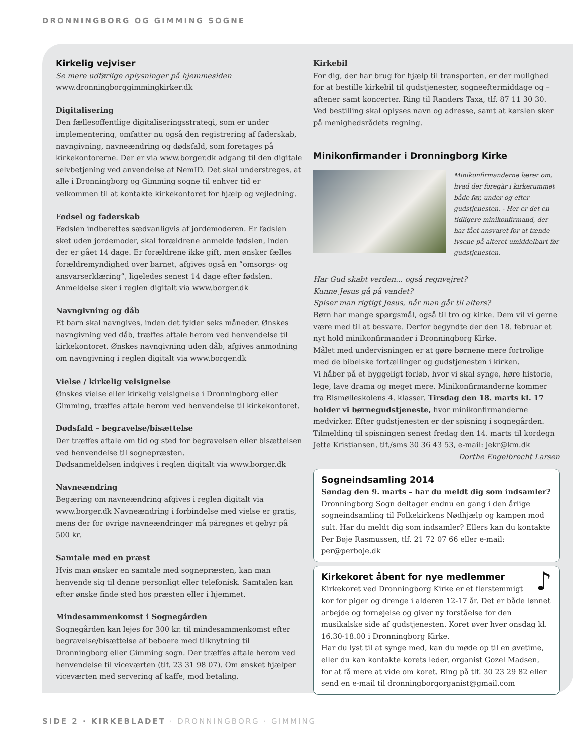DRONNINGBORG OG GIMMING SOGNE
Kirkelig vejviser
Se mere udførlige oplysninger på hjemmesiden
www.dronningborggimmingkirker.dk
Digitalisering
Den fællesoffentlige digitaliseringsstrategi, som er under implementering, omfatter nu også den registrering af faderskab, navngivning, navneændring og dødsfald, som foretages på kirkekontorerne. Der er via www.borger.dk adgang til den digitale selvbetjening ved anvendelse af NemID. Det skal understreges, at alle i Dronningborg og Gimming sogne til enhver tid er velkommen til at kontakte kirkekontoret for hjælp og vejledning.
Fødsel og faderskab
Fødslen indberettes sædvanligvis af jordemoderen. Er fødslen sket uden jordemoder, skal forældrene anmelde fødslen, inden der er gået 14 dage. Er forældrene ikke gift, men ønsker fælles forældremyndighed over barnet, afgives også en ”omsorgs- og ansvarserklæring”, ligeledes senest 14 dage efter fødslen. Anmeldelse sker i reglen digitalt via www.borger.dk
Navngivning og dåb
Et barn skal navngives, inden det fylder seks måneder. Ønskes navngivning ved dåb, træffes aftale herom ved henvendelse til kirkekontoret. Ønskes navngivning uden dåb, afgives anmodning om navngivning i reglen digitalt via www.borger.dk
Vielse / kirkelig velsignelse
Ønskes vielse eller kirkelig velsignelse i Dronningborg eller Gimming, træffes aftale herom ved henvendelse til kirkekontoret.
Dødsfald – begravelse/bisættelse
Der træffes aftale om tid og sted for begravelsen eller bisættelsen ved henvendelse til sognepræsten.
Dødsanmeldelsen indgives i reglen digitalt via www.borger.dk
Navneændring
Begæring om navneændring afgives i reglen digitalt via www.borger.dk Navneændring i forbindelse med vielse er gratis, mens der for øvrige navneændringer må páregnes et gebyr på 500 kr.
Samtale med en præst
Hvis man ønsker en samtale med sognepræsten, kan man henvende sig til denne personligt eller telefonisk. Samtalen kan efter ønske finde sted hos præsten eller i hjemmet.
Mindesammenkomst i Sognegården
Sognegården kan lejes for 300 kr. til mindesammenkomst efter begravelse/bisættelse af beboere med tilknytning til Dronningborg eller Gimming sogn. Der træffes aftale herom ved henvendelse til viceværten (tlf. 23 31 98 07). Om ønsket hjælper viceværten med servering af kaffe, mod betaling.
Kirkebil
For dig, der har brug for hjælp til transporten, er der mulighed for at bestille kirkebil til gudstjenester, sogneeftermiddage og –aftener samt koncerter. Ring til Randers Taxa, tlf. 87 11 30 30. Ved bestilling skal oplyses navn og adresse, samt at kørslen sker på menighedsrådets regning.
Minikonfirmander i Dronningborg Kirke
Minikonfirmanderne lærer om, hvad der foregår i kirkerummet både før, under og efter gudstjenesten. - Her er det en tidligere minikonfirmand, der har fået ansvaret for at tænde lysene på alteret umiddelbart før gudstjenesten.
Har Gud skabt verden... også regnvejret?
Kunne Jesus gå på vandet?
Spiser man rigtigt Jesus, når man går til alters?
Børn har mange spørgsmål, også til tro og kirke. Dem vil vi gerne være med til at besvare. Derfor begyndte der den 18. februar et nyt hold minikonfirmander i Dronningborg Kirke.
Målet med undervisningen er at gøre børnene mere fortrolige med de bibelske fortællinger og gudstjenesten i kirken.
Vi håber på et hyggeligt forløb, hvor vi skal synge, høre historie, lege, lave drama og meget mere. Minikonfirmanderne kommer fra Rismølleskolens 4. klasser. Tirsdag den 18. marts kl. 17 holder vi børnegudstjeneste, hvor minikonfirmanderne medvirker. Efter gudstjenesten er der spisning i sognegården. Tilmelding til spisningen senest fredag den 14. marts til kordegn Jette Kristiansen, tlf./sms 30 36 43 53, e-mail: jekr@km.dk
Dorthe Engelbrecht Larsen
Sogneindsamling 2014
Søndag den 9. marts – har du meldt dig som indsamler?
Dronningborg Sogn deltager endnu en gang i den årlige sogneindsamling til Folkekirkens Nødhjælp og kampen mod sult. Har du meldt dig som indsamler? Ellers kan du kontakte Per Bøje Rasmussen, tlf. 21 72 07 66 eller e-mail: per@perboje.dk
Kirkekoret åbent for nye medlemmer ♪
Kirkekoret ved Dronningborg Kirke er et flerstemmigt kor for piger og drenge i alderen 12-17 år. Det er både lønnet arbejde og fornøjelse og giver ny forståelse for den musikalske side af gudstjenesten. Koret øver hver onsdag kl. 16.30-18.00 i Dronningborg Kirke.
Har du lyst til at synge med, kan du møde op til en øvetime, eller du kan kontakte korets leder, organist Gozel Madsen, for at få mere at vide om koret. Ring på tlf. 30 23 29 82 eller send en e-mail til dronningborgorganist@gmail.com
SIDE 2 · KIRKEBLADET · DRONNINGBORG · GIMMING